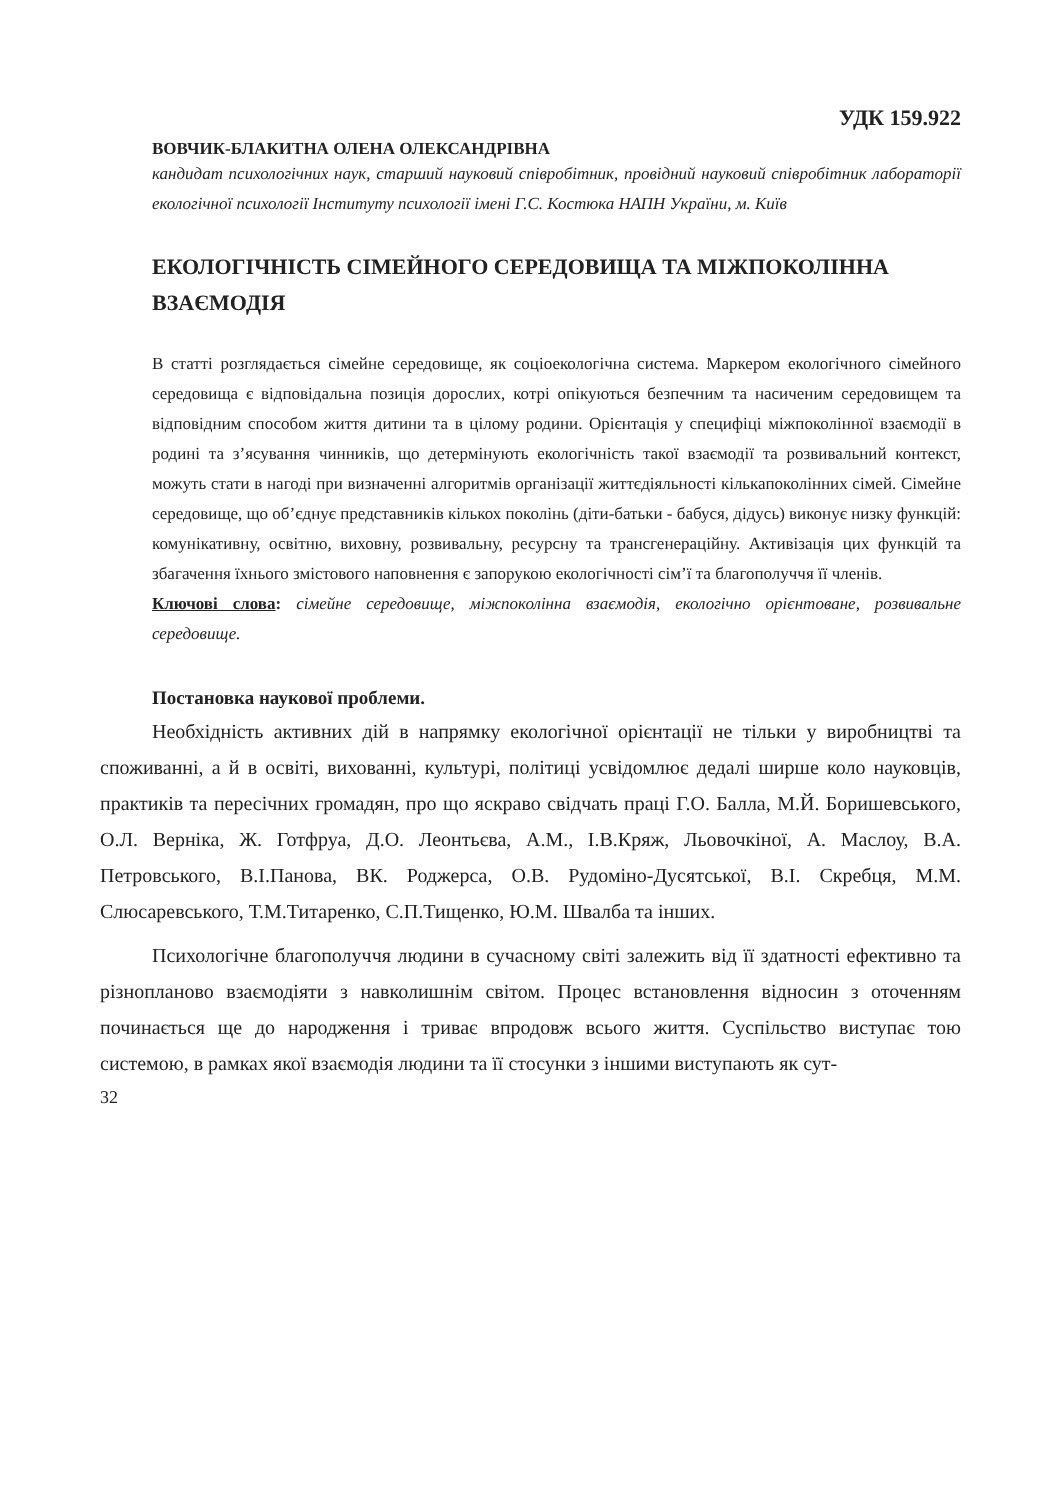УДК 159.922
ВОВЧИК-БЛАКИТНА ОЛЕНА ОЛЕКСАНДРІВНА
кандидат психологічних наук, старший науковий співробітник, провідний науковий співробітник лабораторії екологічної психології Інституту психології імені Г.С. Костюка НАПН України, м. Київ
ЕКОЛОГІЧНІСТЬ СІМЕЙНОГО СЕРЕДОВИЩА ТА МІЖПОКОЛІННА ВЗАЄМОДІЯ
В статті розглядається сімейне середовище, як соціоекологічна система. Маркером екологічного сімейного середовища є відповідальна позиція дорослих, котрі опікуються безпечним та насиченим середовищем та відповідним способом життя дитини та в цілому родини. Орієнтація у специфіці міжпоколінної взаємодії в родині та з’ясування чинників, що детермінують екологічність такої взаємодії та розвивальний контекст, можуть стати в нагоді при визначенні алгоритмів організації життєдіяльності кількапоколінних сімей. Сімейне середовище, що об’єднує представників кількох поколінь (діти-батьки - бабуся, дідусь) виконує низку функцій: комунікативну, освітню, виховну, розвивальну, ресурсну та трансгенераційну. Активізація цих функцій та збагачення їхнього змістового наповнення є запорукою екологічності сім’ї та благополуччя її членів.
Ключові слова: сімейне середовище, міжпоколінна взаємодія, екологічно орієнтоване, розвивальне середовище.
Постановка наукової проблеми.
Необхідність активних дій в напрямку екологічної орієнтації не тільки у виробництві та споживанні, а й в освіті, вихованні, культурі, політиці усвідомлює дедалі ширше коло науковців, практиків та пересічних громадян, про що яскраво свідчать праці Г.О. Балла, М.Й. Боришевського, О.Л. Верніка, Ж. Готфруа, Д.О. Леонтьєва, А.М., І.В.Кряж, Льовочкіної, А. Маслоу, В.А. Петровського, В.І.Панова, ВК. Роджерса, О.В. Рудоміно-Дусятської, В.І. Скребця, М.М. Слюсаревського, Т.М.Титаренко, С.П.Тищенко, Ю.М. Швалба та інших.
Психологічне благополуччя людини в сучасному світі залежить від її здатності ефективно та різнопланово взаємодіяти з навколишнім світом. Процес встановлення відносин з оточенням починається ще до народження і триває впродовж всього життя. Суспільство виступає тою системою, в рамках якої взаємодія людини та її стосунки з іншими виступають як сут-
32